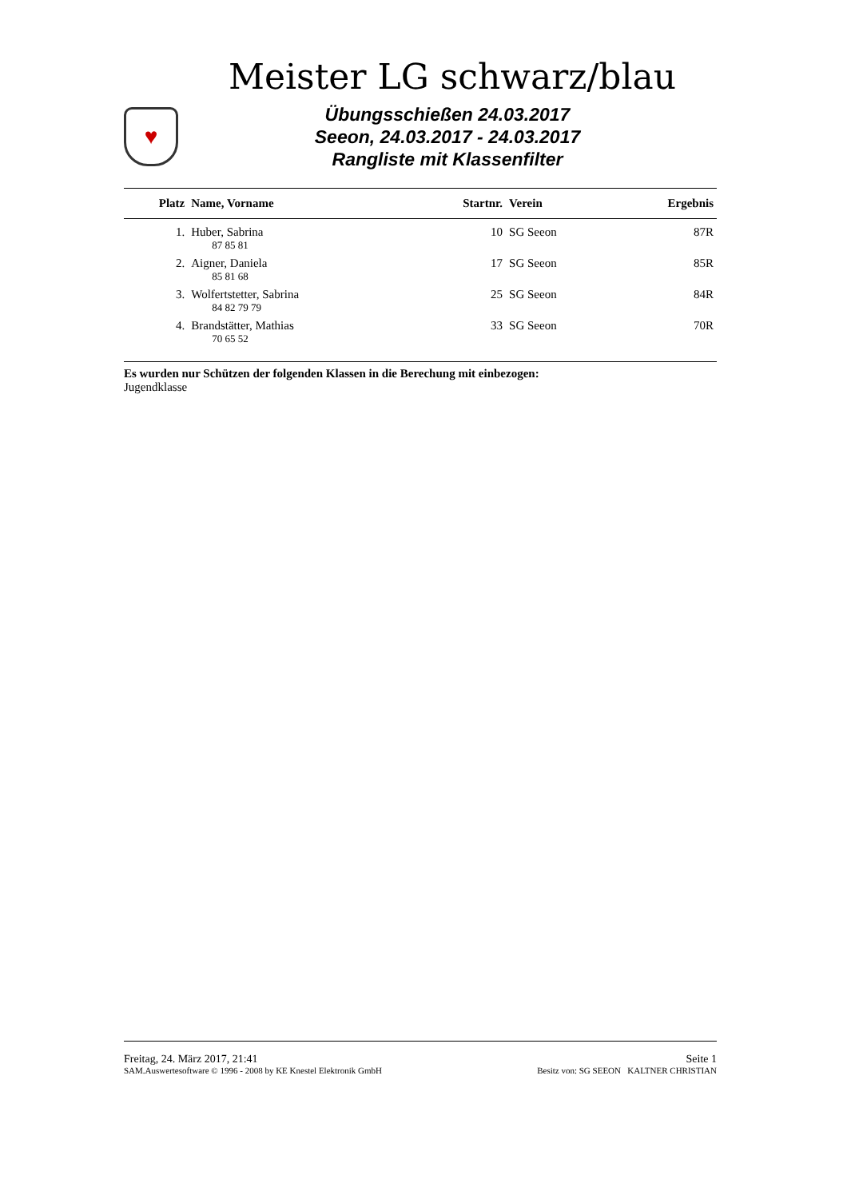Meister LG schwarz/blau
♥
Übungsschießen 24.03.2017
Seeon, 24.03.2017 - 24.03.2017
Rangliste mit Klassenfilter
| Platz | Name, Vorname | Startnr. | Verein | Ergebnis |
| --- | --- | --- | --- | --- |
| 1. | Huber, Sabrina | 10 | SG Seeon | 87R |
| | 87 85 81 | | | |
| 2. | Aigner, Daniela | 17 | SG Seeon | 85R |
| | 85 81 68 | | | |
| 3. | Wolfertstetter, Sabrina | 25 | SG Seeon | 84R |
| | 84 82 79 79 | | | |
| 4. | Brandstätter, Mathias | 33 | SG Seeon | 70R |
| | 70 65 52 | | | |
Es wurden nur Schützen der folgenden Klassen in die Berechung mit einbezogen:
Jugendklasse
Freitag, 24. März 2017, 21:41 Seite 1
SAM.Auswertesoftware © 1996 - 2008 by KE Knestel Elektronik GmbH Besitz von: SG SEEON KALTNER CHRISTIAN